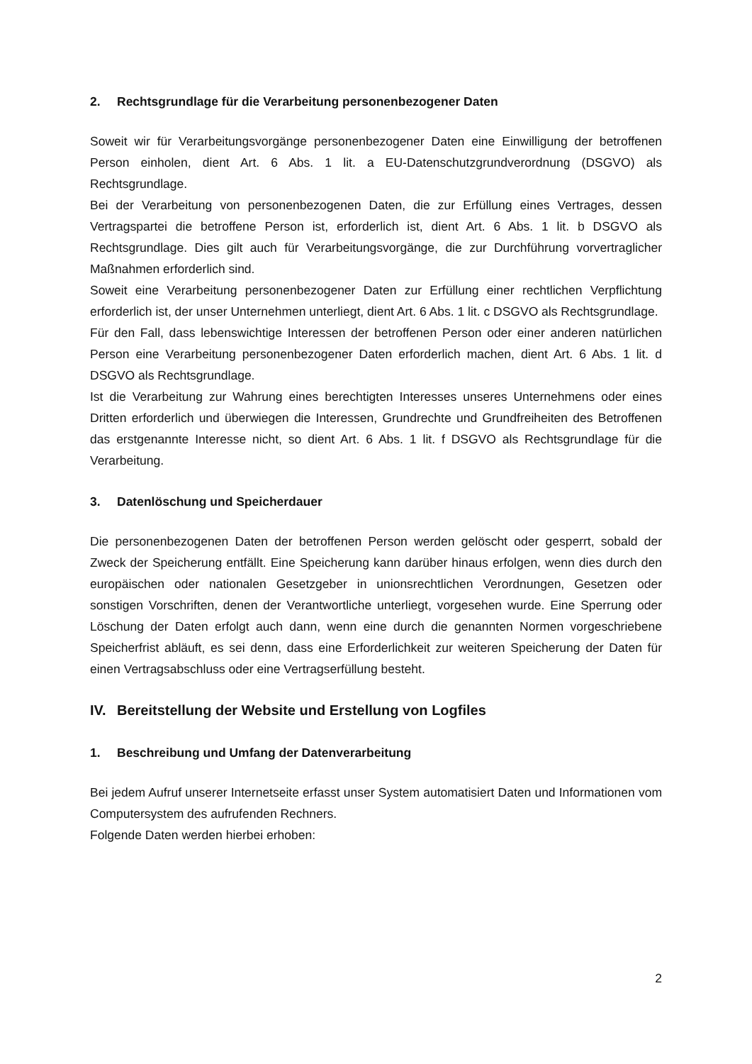2. Rechtsgrundlage für die Verarbeitung personenbezogener Daten
Soweit wir für Verarbeitungsvorgänge personenbezogener Daten eine Einwilligung der betroffenen Person einholen, dient Art. 6 Abs. 1 lit. a EU-Datenschutzgrundverordnung (DSGVO) als Rechtsgrundlage.
Bei der Verarbeitung von personenbezogenen Daten, die zur Erfüllung eines Vertrages, dessen Vertragspartei die betroffene Person ist, erforderlich ist, dient Art. 6 Abs. 1 lit. b DSGVO als Rechtsgrundlage. Dies gilt auch für Verarbeitungsvorgänge, die zur Durchführung vorvertraglicher Maßnahmen erforderlich sind.
Soweit eine Verarbeitung personenbezogener Daten zur Erfüllung einer rechtlichen Verpflichtung erforderlich ist, der unser Unternehmen unterliegt, dient Art. 6 Abs. 1 lit. c DSGVO als Rechtsgrundlage.
Für den Fall, dass lebenswichtige Interessen der betroffenen Person oder einer anderen natürlichen Person eine Verarbeitung personenbezogener Daten erforderlich machen, dient Art. 6 Abs. 1 lit. d DSGVO als Rechtsgrundlage.
Ist die Verarbeitung zur Wahrung eines berechtigten Interesses unseres Unternehmens oder eines Dritten erforderlich und überwiegen die Interessen, Grundrechte und Grundfreiheiten des Betroffenen das erstgenannte Interesse nicht, so dient Art. 6 Abs. 1 lit. f DSGVO als Rechtsgrundlage für die Verarbeitung.
3. Datenlöschung und Speicherdauer
Die personenbezogenen Daten der betroffenen Person werden gelöscht oder gesperrt, sobald der Zweck der Speicherung entfällt. Eine Speicherung kann darüber hinaus erfolgen, wenn dies durch den europäischen oder nationalen Gesetzgeber in unionsrechtlichen Verordnungen, Gesetzen oder sonstigen Vorschriften, denen der Verantwortliche unterliegt, vorgesehen wurde. Eine Sperrung oder Löschung der Daten erfolgt auch dann, wenn eine durch die genannten Normen vorgeschriebene Speicherfrist abläuft, es sei denn, dass eine Erforderlichkeit zur weiteren Speicherung der Daten für einen Vertragsabschluss oder eine Vertragserfüllung besteht.
IV. Bereitstellung der Website und Erstellung von Logfiles
1. Beschreibung und Umfang der Datenverarbeitung
Bei jedem Aufruf unserer Internetseite erfasst unser System automatisiert Daten und Informationen vom Computersystem des aufrufenden Rechners.
Folgende Daten werden hierbei erhoben:
2